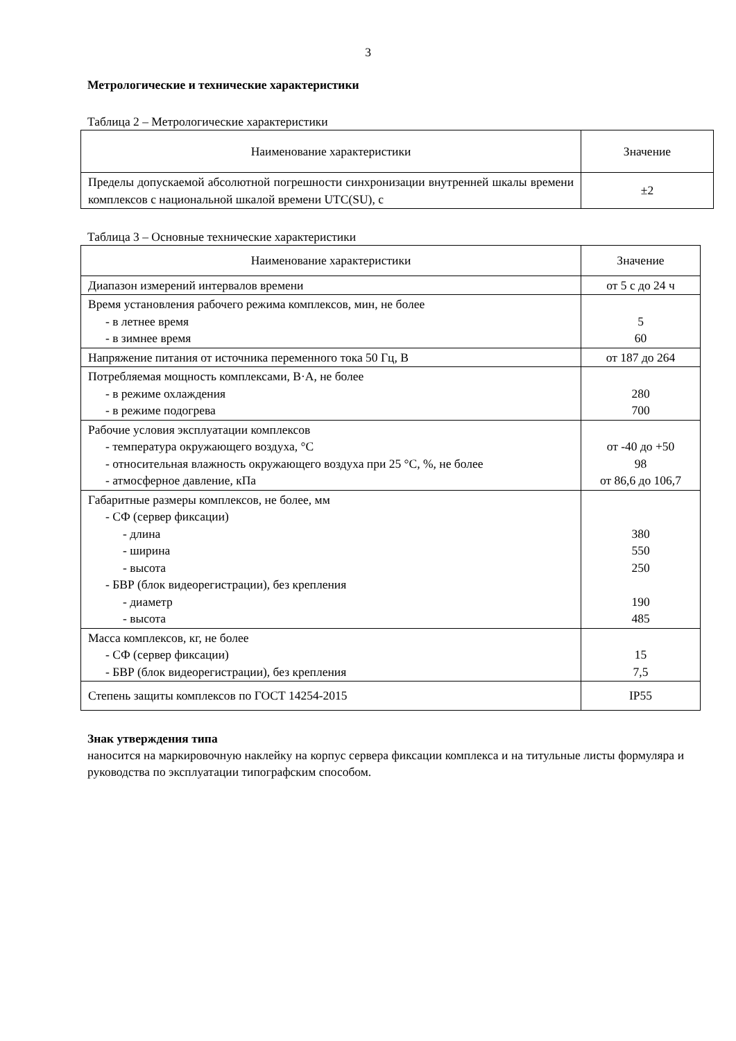3
Метрологические и технические характеристики
Таблица 2 – Метрологические характеристики
| Наименование характеристики | Значение |
| Пределы допускаемой абсолютной погрешности синхронизации внутренней шкалы времени комплексов с национальной шкалой времени UTC(SU), с | ±2 |
Таблица 3 – Основные технические характеристики
| Наименование характеристики | Значение |
| Диапазон измерений интервалов времени | от 5 с до 24 ч |
| Время установления рабочего режима комплексов, мин, не более - в летнее время - в зимнее время | 5 60 |
| Напряжение питания от источника переменного тока 50 Гц, В | от 187 до 264 |
| Потребляемая мощность комплексами, В·А, не более - в режиме охлаждения - в режиме подогрева | 280 700 |
| Рабочие условия эксплуатации комплексов - температура окружающего воздуха, °C - относительная влажность окружающего воздуха при 25 °C, %, не более - атмосферное давление, кПа | от -40 до +50 98 от 86,6 до 106,7 |
| Габаритные размеры комплексов, не более, мм - СФ (сервер фиксации) - длина - ширина - высота - БВР (блок видеорегистрации), без крепления - диаметр - высота | 380 550 250 190 485 |
| Масса комплексов, кг, не более - СФ (сервер фиксации) - БВР (блок видеорегистрации), без крепления | 15 7,5 |
| Степень защиты комплексов по ГОСТ 14254-2015 | IP55 |
Знак утверждения типа
наносится на маркировочную наклейку на корпус сервера фиксации комплекса и на титульные листы формуляра и руководства по эксплуатации типографским способом.